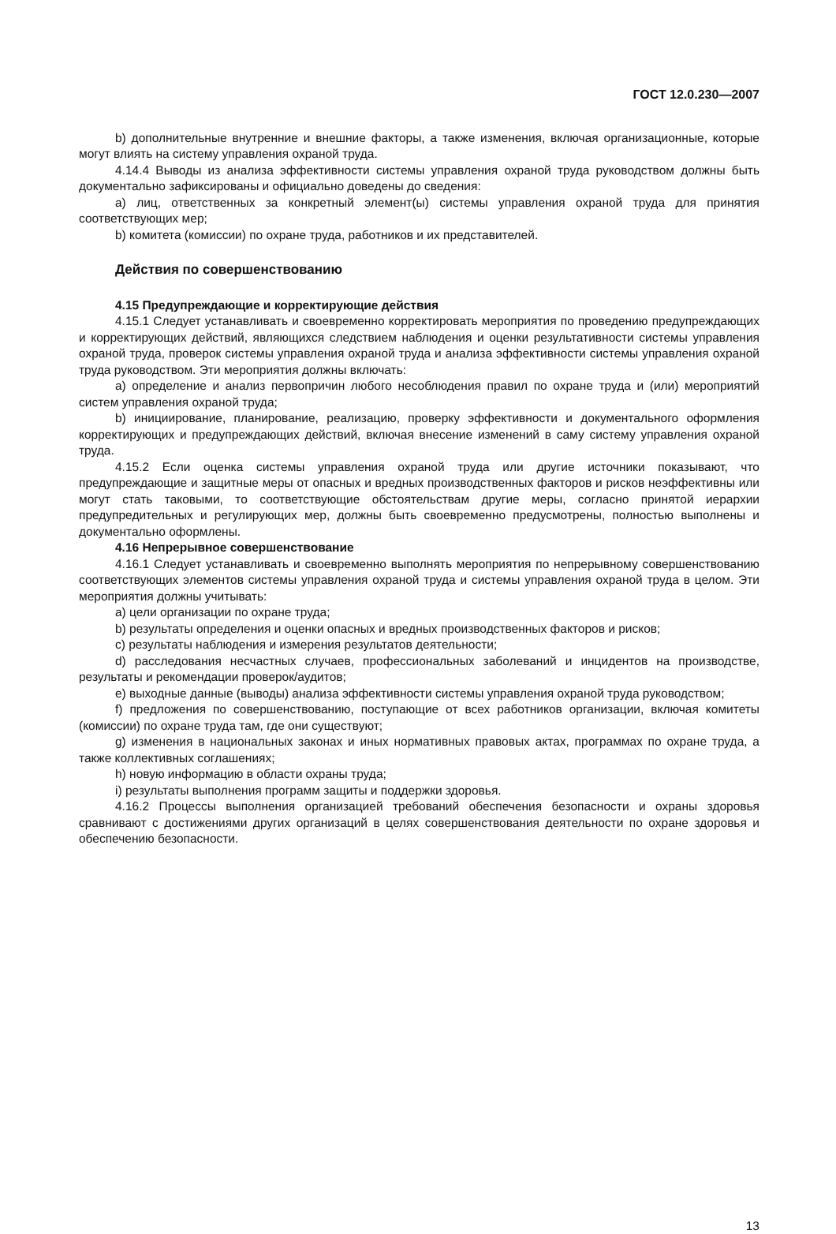ГОСТ 12.0.230—2007
b) дополнительные внутренние и внешние факторы, а также изменения, включая организационные, которые могут влиять на систему управления охраной труда.
4.14.4 Выводы из анализа эффективности системы управления охраной труда руководством должны быть документально зафиксированы и официально доведены до сведения:
a) лиц, ответственных за конкретный элемент(ы) системы управления охраной труда для принятия соответствующих мер;
b) комитета (комиссии) по охране труда, работников и их представителей.
Действия по совершенствованию
4.15 Предупреждающие и корректирующие действия
4.15.1 Следует устанавливать и своевременно корректировать мероприятия по проведению предупреждающих и корректирующих действий, являющихся следствием наблюдения и оценки результативности системы управления охраной труда, проверок системы управления охраной труда и анализа эффективности системы управления охраной труда руководством. Эти мероприятия должны включать:
a) определение и анализ первопричин любого несоблюдения правил по охране труда и (или) мероприятий систем управления охраной труда;
b) инициирование, планирование, реализацию, проверку эффективности и документального оформления корректирующих и предупреждающих действий, включая внесение изменений в саму систему управления охраной труда.
4.15.2 Если оценка системы управления охраной труда или другие источники показывают, что предупреждающие и защитные меры от опасных и вредных производственных факторов и рисков неэффективны или могут стать таковыми, то соответствующие обстоятельствам другие меры, согласно принятой иерархии предупредительных и регулирующих мер, должны быть своевременно предусмотрены, полностью выполнены и документально оформлены.
4.16 Непрерывное совершенствование
4.16.1 Следует устанавливать и своевременно выполнять мероприятия по непрерывному совершенствованию соответствующих элементов системы управления охраной труда и системы управления охраной труда в целом. Эти мероприятия должны учитывать:
a) цели организации по охране труда;
b) результаты определения и оценки опасных и вредных производственных факторов и рисков;
c) результаты наблюдения и измерения результатов деятельности;
d) расследования несчастных случаев, профессиональных заболеваний и инцидентов на производстве, результаты и рекомендации проверок/аудитов;
e) выходные данные (выводы) анализа эффективности системы управления охраной труда руководством;
f) предложения по совершенствованию, поступающие от всех работников организации, включая комитеты (комиссии) по охране труда там, где они существуют;
g) изменения в национальных законах и иных нормативных правовых актах, программах по охране труда, а также коллективных соглашениях;
h) новую информацию в области охраны труда;
i) результаты выполнения программ защиты и поддержки здоровья.
4.16.2 Процессы выполнения организацией требований обеспечения безопасности и охраны здоровья сравнивают с достижениями других организаций в целях совершенствования деятельности по охране здоровья и обеспечению безопасности.
13